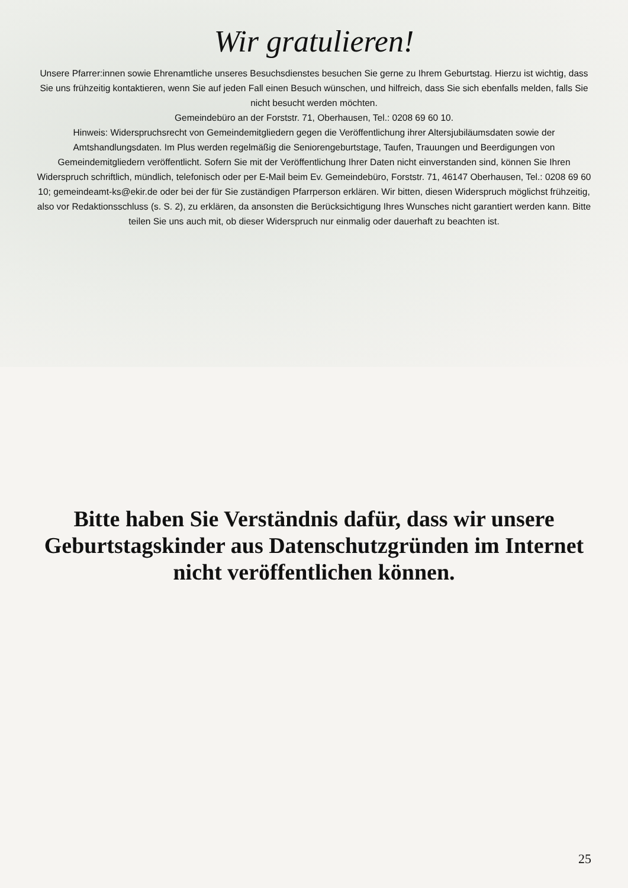Wir gratulieren!
Unsere Pfarrer:innen sowie Ehrenamtliche unseres Besuchsdienstes besuchen Sie gerne zu Ihrem Geburtstag. Hierzu ist wichtig, dass Sie uns frühzeitig kontaktieren, wenn Sie auf jeden Fall einen Besuch wünschen, und hilfreich, dass Sie sich ebenfalls melden, falls Sie nicht besucht werden möchten.
Gemeindebüro an der Forststr. 71, Oberhausen, Tel.: 0208 69 60 10.
Hinweis: Widerspruchsrecht von Gemeindemitgliedern gegen die Veröffentlichung ihrer Altersjubiläumsdaten sowie der Amtshandlungsdaten. Im Plus werden regelmäßig die Seniorengeburtstage, Taufen, Trauungen und Beerdigungen von Gemeindemitgliedern veröffentlicht. Sofern Sie mit der Veröffentlichung Ihrer Daten nicht einverstanden sind, können Sie Ihren Widerspruch schriftlich, mündlich, telefonisch oder per E-Mail beim Ev. Gemeindebüro, Forststr. 71, 46147 Oberhausen, Tel.: 0208 69 60 10; gemeindeamt-ks@ekir.de oder bei der für Sie zuständigen Pfarrperson erklären. Wir bitten, diesen Widerspruch möglichst frühzeitig, also vor Redaktionsschluss (s. S. 2), zu erklären, da ansonsten die Berücksichtigung Ihres Wunsches nicht garantiert werden kann. Bitte teilen Sie uns auch mit, ob dieser Widerspruch nur einmalig oder dauerhaft zu beachten ist.
Bitte haben Sie Verständnis dafür, dass wir unsere Geburtstagskinder aus Datenschutzgründen im Internet nicht veröffentlichen können.
25